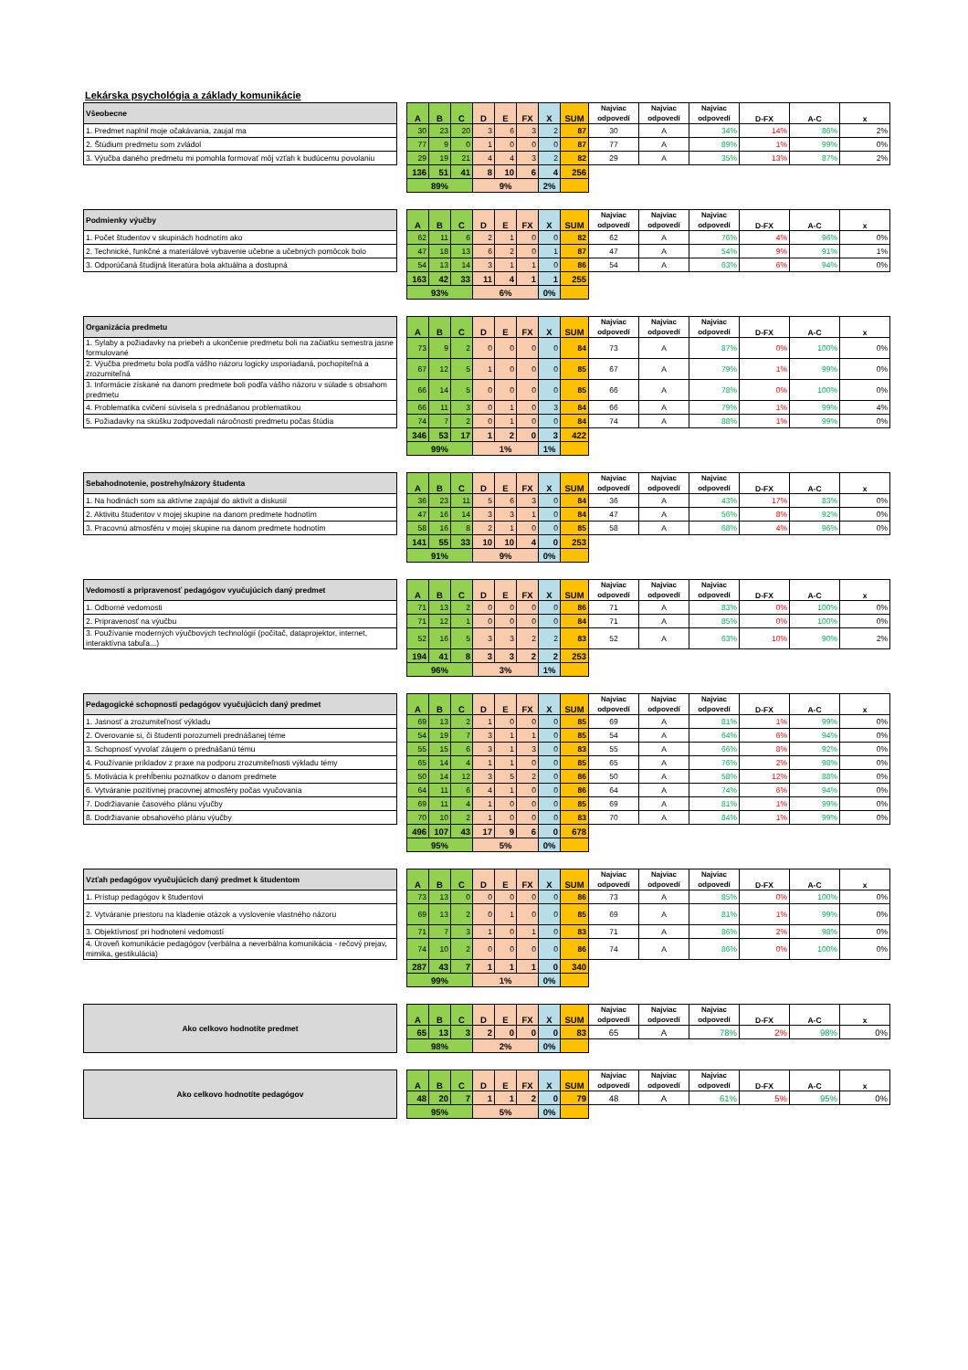Lekárska psychológia a základy komunikácie
| Všeobecne | | A | B | C | D | E | FX | X | SUM | Najviac odpovedí | Najviac odpovedí | Najviac odpovedí | D-FX | A-C | x |
| 1. Predmet naplnil moje očakávania, zaujal ma | | 30 | 23 | 20 | 3 | 6 | 3 | 2 | 87 | 30 | A | 34% | 14% | 86% | 2% |
| 2. Štúdium predmetu som zvládol | | 77 | 9 | 0 | 1 | 0 | 0 | 0 | 87 | 77 | A | 89% | 1% | 99% | 0% |
| 3. Výučba daného predmetu mi pomohla formovať môj vzťah k budúcemu povolaniu | | 29 | 19 | 21 | 4 | 4 | 3 | 2 | 82 | 29 | A | 35% | 13% | 87% | 2% |
| | | 136 | 51 | 41 | 8 | 10 | 6 | 4 | 256 | | | | | | |
| | | 89% | | | 9% | | | 2% | | | | | | | |
| Podmienky výučby | | A | B | C | D | E | FX | X | SUM | Najviac odpovedí | Najviac odpovedí | Najviac odpovedí | D-FX | A-C | x |
| 1. Počet študentov v skupinách hodnotím ako | | 62 | 11 | 6 | 2 | 1 | 0 | 0 | 82 | 62 | A | 76% | 4% | 96% | 0% |
| 2. Technické, funkčné a materiálové vybavenie učebne a učebných pomôcok bolo | | 47 | 18 | 13 | 6 | 2 | 0 | 1 | 87 | 47 | A | 54% | 9% | 91% | 1% |
| 3. Odporúčaná študijná literatúra bola aktuálna a dostupná | | 54 | 13 | 14 | 3 | 1 | 1 | 0 | 86 | 54 | A | 63% | 6% | 94% | 0% |
| | | 163 | 42 | 33 | 11 | 4 | 1 | 1 | 255 | | | | | | |
| | | 93% | | | 6% | | | 0% | | | | | | | |
| Organizácia predmetu | | A | B | C | D | E | FX | X | SUM | Najviac odpovedí | Najviac odpovedí | Najviac odpovedí | D-FX | A-C | x |
| 1. Sylaby a požiadavky na priebeh a ukončenie predmetu boli na začiatku semestra jasne formulované | | 73 | 9 | 2 | 0 | 0 | 0 | 0 | 84 | 73 | A | 87% | 0% | 100% | 0% |
| 2. Výučba predmetu bola podľa vášho názoru logicky usporiadaná, pochopiteľná a zrozumiteľná | | 67 | 12 | 5 | 1 | 0 | 0 | 0 | 85 | 67 | A | 79% | 1% | 99% | 0% |
| 3. Informácie získané na danom predmete boli podľa vášho názoru v súlade s obsahom predmetu | | 66 | 14 | 5 | 0 | 0 | 0 | 0 | 85 | 66 | A | 78% | 0% | 100% | 0% |
| 4. Problematika cvičení súvisela s prednášanou problematikou | | 66 | 11 | 3 | 0 | 1 | 0 | 3 | 84 | 66 | A | 79% | 1% | 99% | 4% |
| 5. Požiadavky na skúšku zodpovedali náročnosti predmetu počas štúdia | | 74 | 7 | 2 | 0 | 1 | 0 | 0 | 84 | 74 | A | 88% | 1% | 99% | 0% |
| | | 346 | 53 | 17 | 1 | 2 | 0 | 3 | 422 | | | | | | |
| | | 99% | | | 1% | | | 1% | | | | | | | |
| Sebahodnotenie, postrehy/názory študenta | | A | B | C | D | E | FX | X | SUM | Najviac odpovedí | Najviac odpovedí | Najviac odpovedí | D-FX | A-C | x |
| 1. Na hodinách som sa aktívne zapájal do aktivít a diskusií | | 36 | 23 | 11 | 5 | 6 | 3 | 0 | 84 | 36 | A | 43% | 17% | 83% | 0% |
| 2. Aktivitu študentov v mojej skupine na danom predmete hodnotím | | 47 | 16 | 14 | 3 | 3 | 1 | 0 | 84 | 47 | A | 56% | 8% | 92% | 0% |
| 3. Pracovnú atmosféru v mojej skupine na danom predmete hodnotím | | 58 | 16 | 8 | 2 | 1 | 0 | 0 | 85 | 58 | A | 68% | 4% | 96% | 0% |
| | | 141 | 55 | 33 | 10 | 10 | 4 | 0 | 253 | | | | | | |
| | | 91% | | | 9% | | | 0% | | | | | | | |
| Vedomosti a pripravenosť pedagógov vyučujúcich daný predmet | | A | B | C | D | E | FX | X | SUM | Najviac odpovedí | Najviac odpovedí | Najviac odpovedí | D-FX | A-C | x |
| 1. Odborné vedomosti | | 71 | 13 | 2 | 0 | 0 | 0 | 0 | 86 | 71 | A | 83% | 0% | 100% | 0% |
| 2. Pripravenosť na výučbu | | 71 | 12 | 1 | 0 | 0 | 0 | 0 | 84 | 71 | A | 85% | 0% | 100% | 0% |
| 3. Používanie moderných výučbových technológií (počítač, dataprojektor, internet, interaktívna tabuľa...) | | 52 | 16 | 5 | 3 | 3 | 2 | 2 | 83 | 52 | A | 63% | 10% | 90% | 2% |
| | | 194 | 41 | 8 | 3 | 3 | 2 | 2 | 253 | | | | | | |
| | | 96% | | | 3% | | | 1% | | | | | | | |
| Pedagogické schopnosti pedagógov vyučujúcich daný predmet | | A | B | C | D | E | FX | X | SUM | Najviac odpovedí | Najviac odpovedí | Najviac odpovedí | D-FX | A-C | x |
| 1. Jasnosť a zrozumiteľnosť výkladu | | 69 | 13 | 2 | 1 | 0 | 0 | 0 | 85 | 69 | A | 81% | 1% | 99% | 0% |
| 2. Overovanie si, či študenti porozumeli prednášanej téme | | 54 | 19 | 7 | 3 | 1 | 1 | 0 | 85 | 54 | A | 64% | 6% | 94% | 0% |
| 3. Schopnosť vyvolať záujem o prednášanú tému | | 55 | 15 | 6 | 3 | 1 | 3 | 0 | 83 | 55 | A | 66% | 8% | 92% | 0% |
| 4. Používanie príkladov z praxe na podporu zrozumiteľnosti výkladu témy | | 65 | 14 | 4 | 1 | 1 | 0 | 0 | 85 | 65 | A | 76% | 2% | 98% | 0% |
| 5. Motivácia k prehĺbeniu poznatkov o danom predmete | | 50 | 14 | 12 | 3 | 5 | 2 | 0 | 86 | 50 | A | 58% | 12% | 88% | 0% |
| 6. Vytváranie pozitívnej pracovnej atmosféry počas vyučovania | | 64 | 11 | 6 | 4 | 1 | 0 | 0 | 86 | 64 | A | 74% | 6% | 94% | 0% |
| 7. Dodržiavanie časového plánu výučby | | 69 | 11 | 4 | 1 | 0 | 0 | 0 | 85 | 69 | A | 81% | 1% | 99% | 0% |
| 8. Dodržiavanie obsahového plánu výučby | | 70 | 10 | 2 | 1 | 0 | 0 | 0 | 83 | 70 | A | 84% | 1% | 99% | 0% |
| | | 496 | 107 | 43 | 17 | 9 | 6 | 0 | 678 | | | | | | |
| | | 95% | | | 5% | | | 0% | | | | | | | |
| Vzťah pedagógov vyučujúcich daný predmet k študentom | | A | B | C | D | E | FX | X | SUM | Najviac odpovedí | Najviac odpovedí | Najviac odpovedí | D-FX | A-C | x |
| 1. Prístup pedagógov k študentovi | | 73 | 13 | 0 | 0 | 0 | 0 | 0 | 86 | 73 | A | 85% | 0% | 100% | 0% |
| 2. Vytváranie priestoru na kladenie otázok a vyslovenie vlastného názoru | | 69 | 13 | 2 | 0 | 1 | 0 | 0 | 85 | 69 | A | 81% | 1% | 99% | 0% |
| 3. Objektívnosť pri hodnotení vedomostí | | 71 | 7 | 3 | 1 | 0 | 1 | 0 | 83 | 71 | A | 86% | 2% | 98% | 0% |
| 4. Úroveň komunikácie pedagógov (verbálna a neverbálna komunikácia - rečový prejav, mimika, gestikulácia) | | 74 | 10 | 2 | 0 | 0 | 0 | 0 | 86 | 74 | A | 86% | 0% | 100% | 0% |
| | | 287 | 43 | 7 | 1 | 1 | 1 | 0 | 340 | | | | | | |
| | | 99% | | | 1% | | | 0% | | | | | | | |
| Ako celkovo hodnotíte predmet | | A | B | C | D | E | FX | X | SUM | Najviac odpovedí | Najviac odpovedí | Najviac odpovedí | D-FX | A-C | x |
| | | 65 | 13 | 3 | 2 | 0 | 0 | 0 | 83 | 65 | A | 78% | 2% | 98% | 0% |
| | | 98% | | | 2% | | | 0% | | | | | | | |
| Ako celkovo hodnotíte pedagógov | | A | B | C | D | E | FX | X | SUM | Najviac odpovedí | Najviac odpovedí | Najviac odpovedí | D-FX | A-C | x |
| | | 48 | 20 | 7 | 1 | 1 | 2 | 0 | 79 | 48 | A | 61% | 5% | 95% | 0% |
| | | 95% | | | 5% | | | 0% | | | | | | | |